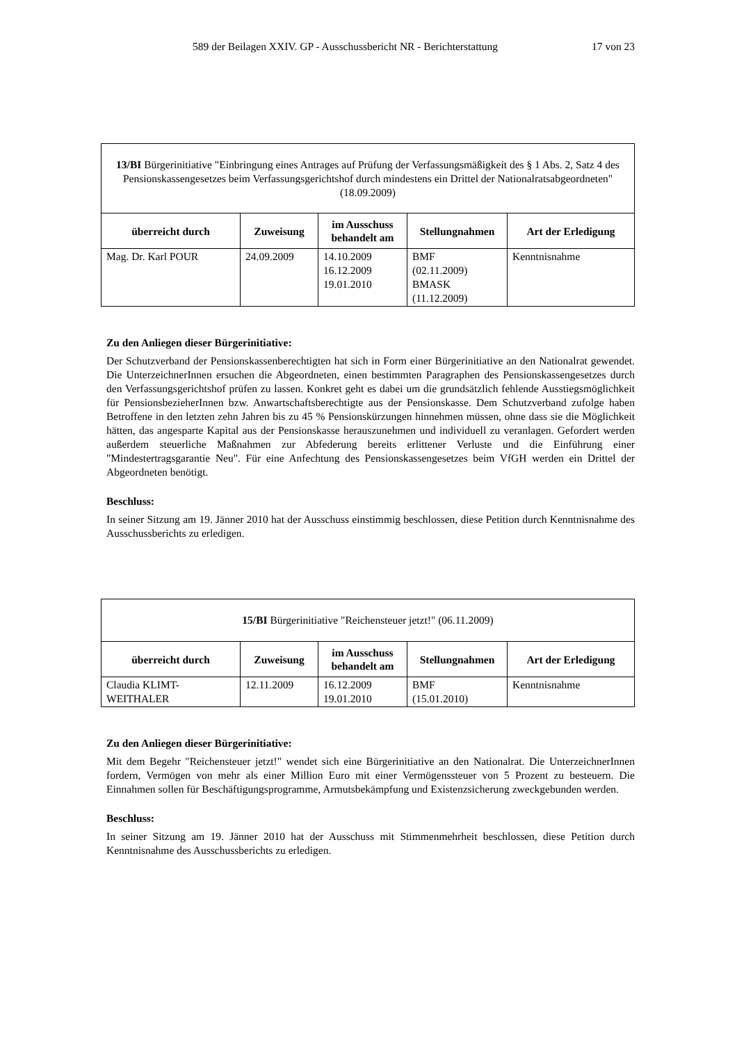589 der Beilagen XXIV. GP - Ausschussbericht NR - Berichterstattung 17 von 23
| 13/BI Bürgerinitiative "Einbringung eines Antrages auf Prüfung der Verfassungsmäßigkeit des § 1 Abs. 2, Satz 4 des Pensionskassengesetzes beim Verfassungsgerichtshof durch mindestens ein Drittel der Nationalratsabgeordneten" (18.09.2009) | | | | |
| überreicht durch | Zuweisung | im Ausschuss behandelt am | Stellungnahmen | Art der Erledigung |
| Mag. Dr. Karl POUR | 24.09.2009 | 14.10.2009 16.12.2009 19.01.2010 | BMF (02.11.2009) BMASK (11.12.2009) | Kenntnisnahme |
Zu den Anliegen dieser Bürgerinitiative:
Der Schutzverband der Pensionskassenberechtigten hat sich in Form einer Bürgerinitiative an den Nationalrat gewendet. Die UnterzeichnerInnen ersuchen die Abgeordneten, einen bestimmten Paragraphen des Pensionskassengesetzes durch den Verfassungsgerichtshof prüfen zu lassen. Konkret geht es dabei um die grundsätzlich fehlende Ausstiegsmöglichkeit für PensionsbezieherInnen bzw. Anwartschaftsberechtigte aus der Pensionskasse. Dem Schutzverband zufolge haben Betroffene in den letzten zehn Jahren bis zu 45 % Pensionskürzungen hinnehmen müssen, ohne dass sie die Möglichkeit hätten, das angesparte Kapital aus der Pensionskasse herauszunehmen und individuell zu veranlagen. Gefordert werden außerdem steuerliche Maßnahmen zur Abfederung bereits erlittener Verluste und die Einführung einer "Mindestertragsgarantie Neu". Für eine Anfechtung des Pensionskassengesetzes beim VfGH werden ein Drittel der Abgeordneten benötigt.
Beschluss:
In seiner Sitzung am 19. Jänner 2010 hat der Ausschuss einstimmig beschlossen, diese Petition durch Kenntnisnahme des Ausschussberichts zu erledigen.
| 15/BI Bürgerinitiative "Reichensteuer jetzt!" (06.11.2009) | | | | |
| überreicht durch | Zuweisung | im Ausschuss behandelt am | Stellungnahmen | Art der Erledigung |
| Claudia KLIMT-WEITHALER | 12.11.2009 | 16.12.2009 19.01.2010 | BMF (15.01.2010) | Kenntnisnahme |
Zu den Anliegen dieser Bürgerinitiative:
Mit dem Begehr "Reichensteuer jetzt!" wendet sich eine Bürgerinitiative an den Nationalrat. Die UnterzeichnerInnen fordern, Vermögen von mehr als einer Million Euro mit einer Vermögenssteuer von 5 Prozent zu besteuern. Die Einnahmen sollen für Beschäftigungsprogramme, Armutsbekämpfung und Existenzsicherung zweckgebunden werden.
Beschluss:
In seiner Sitzung am 19. Jänner 2010 hat der Ausschuss mit Stimmenmehrheit beschlossen, diese Petition durch Kenntnisnahme des Ausschussberichts zu erledigen.